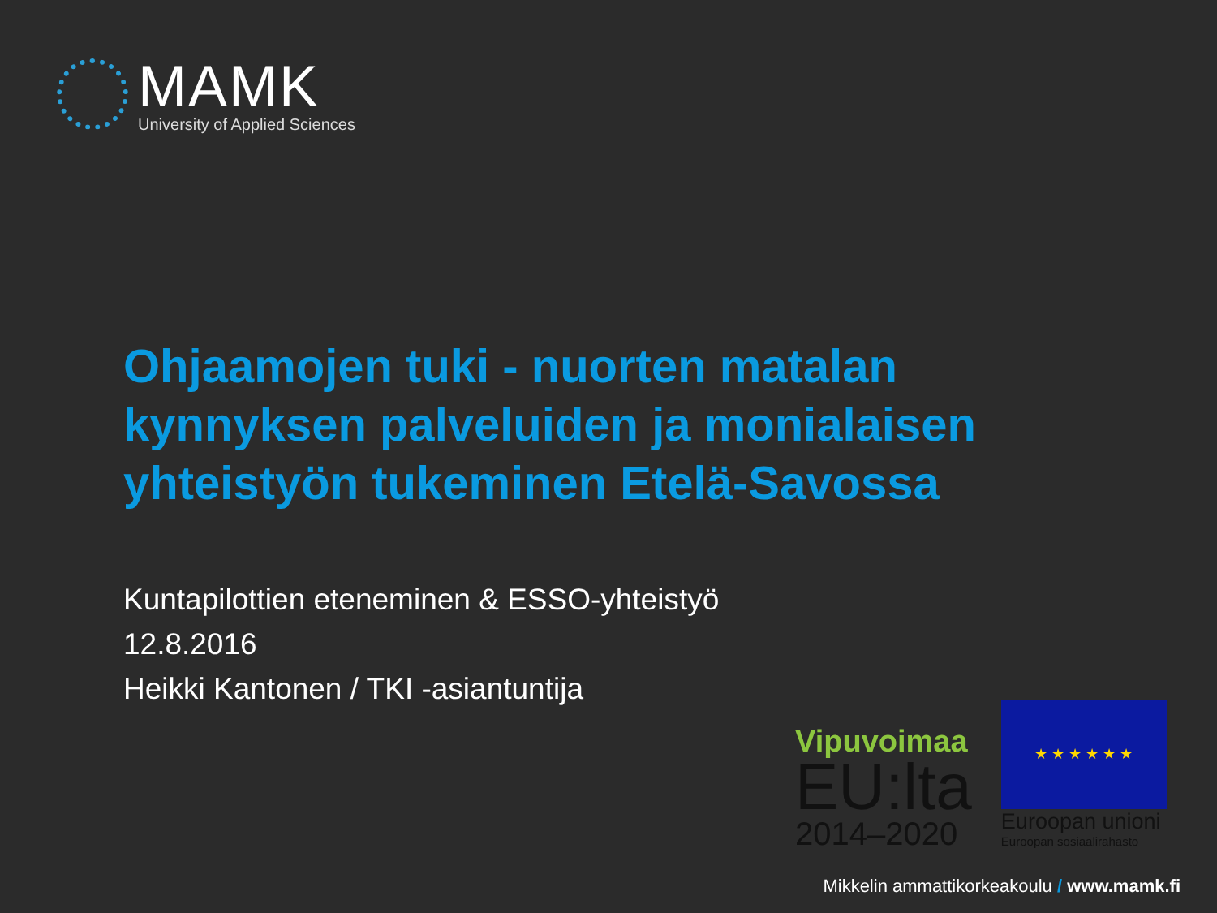MAMK
University of Applied Sciences
Ohjaamojen tuki - nuorten matalan kynnyksen palveluiden ja monialaisen yhteistyön tukeminen Etelä-Savossa
Kuntapilottien eteneminen & ESSO-yhteistyö
12.8.2016
Heikki Kantonen / TKI -asiantuntija
Vipuvoimaa
EU:lta
2014–2020
★ ★ ★ ★ ★ ★
Euroopan unioni
Euroopan sosiaalirahasto
Mikkelin ammattikorkeakoulu / www.mamk.fi